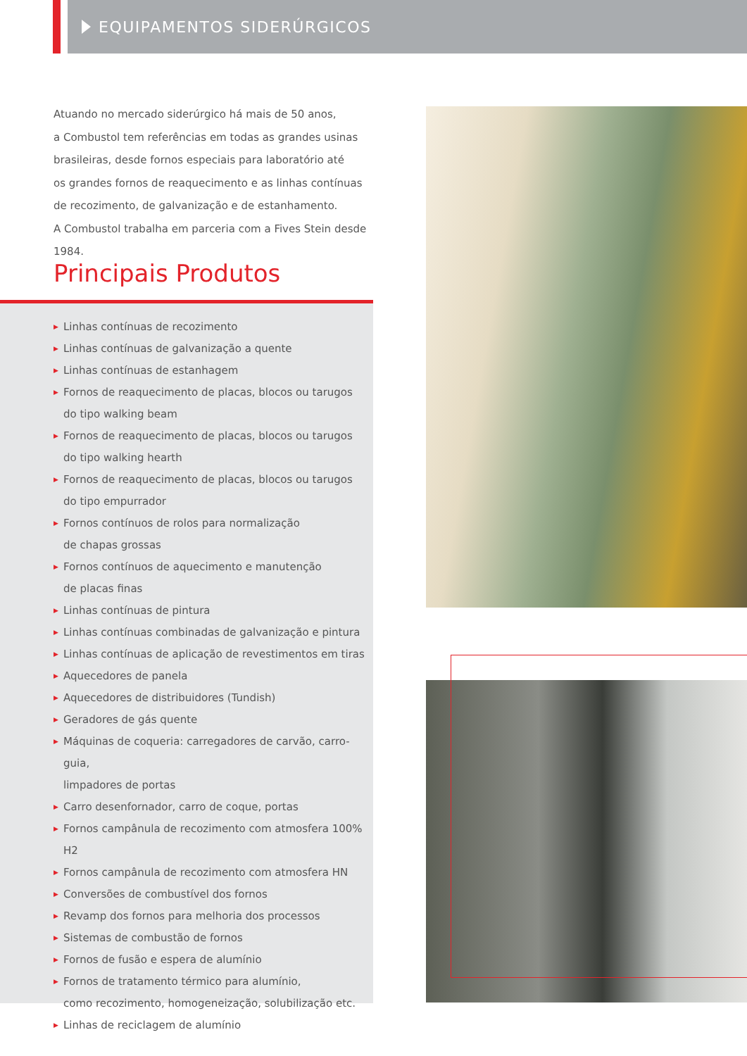EQUIPAMENTOS SIDERÚRGICOS
Atuando no mercado siderúrgico há mais de 50 anos,
a Combustol tem referências em todas as grandes usinas
brasileiras, desde fornos especiais para laboratório até
os grandes fornos de reaquecimento e as linhas contínuas
de recozimento, de galvanização e de estanhamento.
A Combustol trabalha em parceria com a Fives Stein desde 1984.
Principais Produtos
▶ Linhas contínuas de recozimento
▶ Linhas contínuas de galvanização a quente
▶ Linhas contínuas de estanhagem
▶ Fornos de reaquecimento de placas, blocos ou tarugos
do tipo walking beam
▶ Fornos de reaquecimento de placas, blocos ou tarugos
do tipo walking hearth
▶ Fornos de reaquecimento de placas, blocos ou tarugos
do tipo empurrador
▶ Fornos contínuos de rolos para normalização
de chapas grossas
▶ Fornos contínuos de aquecimento e manutenção
de placas finas
▶ Linhas contínuas de pintura
▶ Linhas contínuas combinadas de galvanização e pintura
▶ Linhas contínuas de aplicação de revestimentos em tiras
▶ Aquecedores de panela
▶ Aquecedores de distribuidores (Tundish)
▶ Geradores de gás quente
▶ Máquinas de coqueria: carregadores de carvão, carro-guia,
limpadores de portas
▶ Carro desenfornador, carro de coque, portas
▶ Fornos campânula de recozimento com atmosfera 100% H2
▶ Fornos campânula de recozimento com atmosfera HN
▶ Conversões de combustível dos fornos
▶ Revamp dos fornos para melhoria dos processos
▶ Sistemas de combustão de fornos
▶ Fornos de fusão e espera de alumínio
▶ Fornos de tratamento térmico para alumínio,
como recozimento, homogeneização, solubilização etc.
▶ Linhas de reciclagem de alumínio